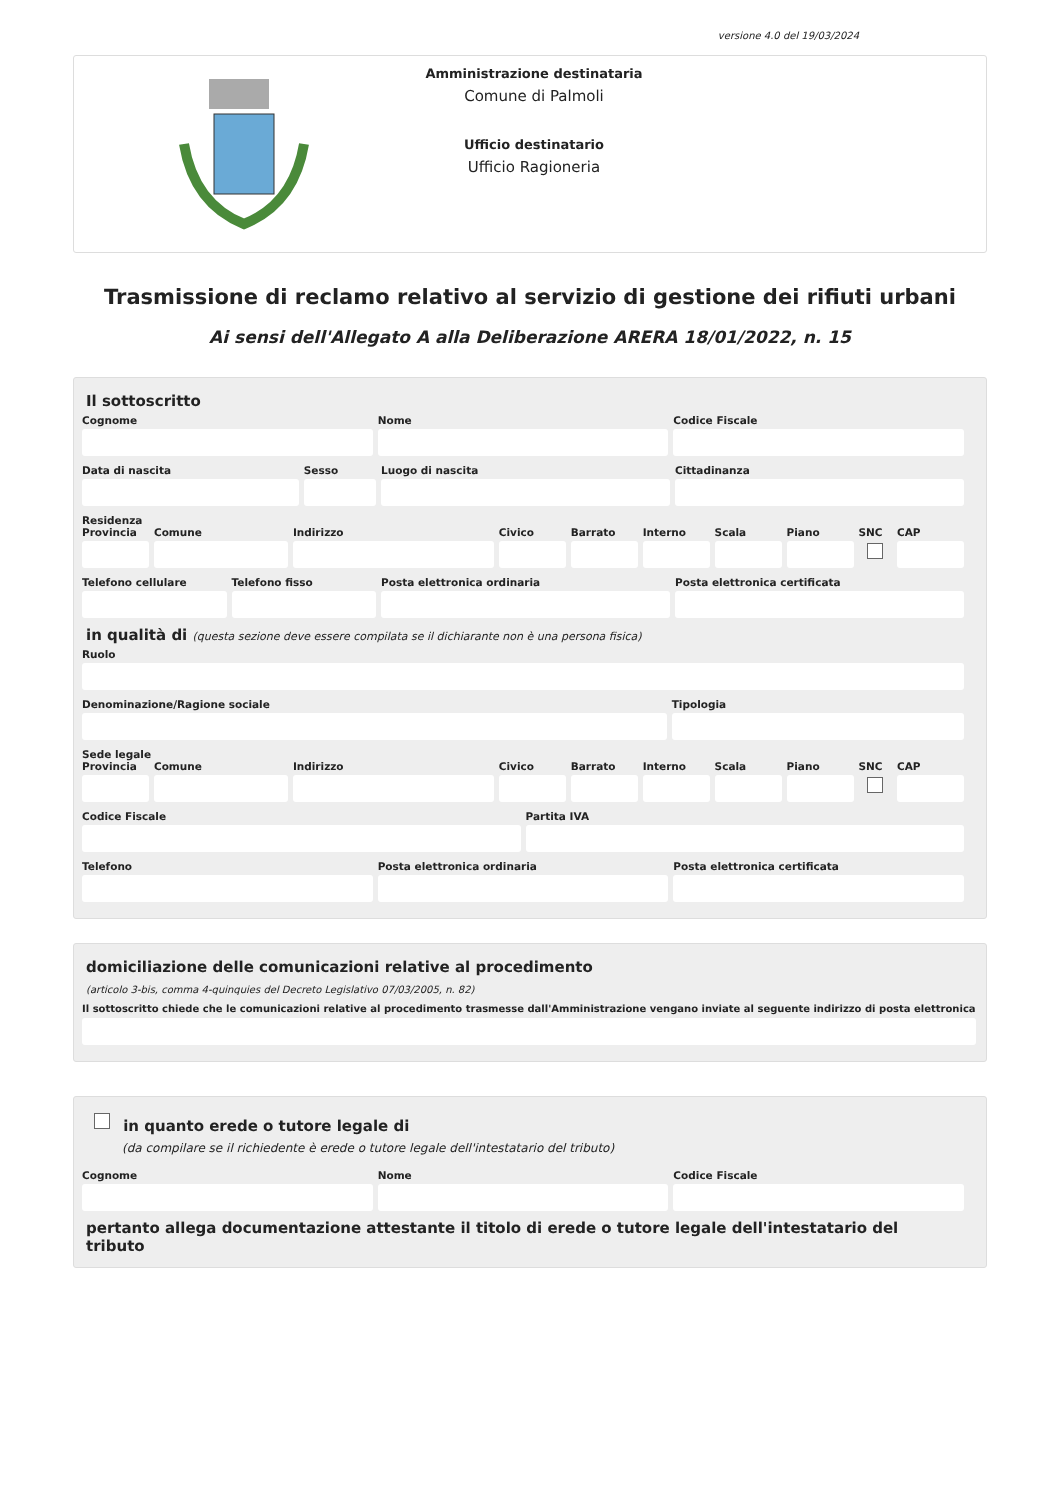versione 4.0 del 19/03/2024
Amministrazione destinataria
Comune di Palmoli
Ufficio destinatario
Ufficio Ragioneria
Trasmissione di reclamo relativo al servizio di gestione dei rifiuti urbani
Ai sensi dell'Allegato A alla Deliberazione ARERA 18/01/2022, n. 15
Il sottoscritto
Cognome Nome Codice Fiscale
Data di nascita Sesso Luogo di nascita Cittadinanza
Residenza
Provincia Comune Indirizzo Civico Barrato Interno Scala Piano SNC CAP
Telefono cellulare Telefono fisso Posta elettronica ordinaria Posta elettronica certificata
in qualità di (questa sezione deve essere compilata se il dichiarante non è una persona fisica)
Ruolo
Denominazione/Ragione sociale Tipologia
Sede legale
Provincia Comune Indirizzo Civico Barrato Interno Scala Piano SNC CAP
Codice Fiscale Partita IVA
Telefono Posta elettronica ordinaria Posta elettronica certificata
domiciliazione delle comunicazioni relative al procedimento
(articolo 3-bis, comma 4-quinquies del Decreto Legislativo 07/03/2005, n. 82)
Il sottoscritto chiede che le comunicazioni relative al procedimento trasmesse dall'Amministrazione vengano inviate al seguente indirizzo di posta elettronica
in quanto erede o tutore legale di
(da compilare se il richiedente è erede o tutore legale dell'intestatario del tributo)
Cognome Nome Codice Fiscale
pertanto allega documentazione attestante il titolo di erede o tutore legale dell'intestatario del tributo